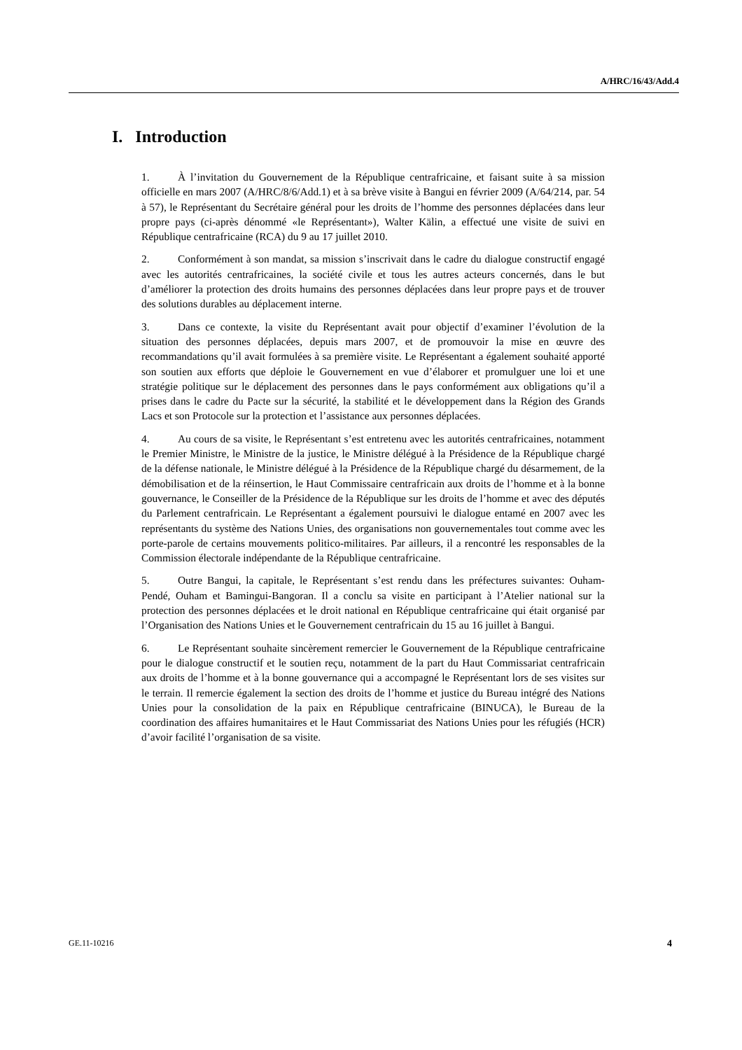A/HRC/16/43/Add.4
I. Introduction
1. À l’invitation du Gouvernement de la République centrafricaine, et faisant suite à sa mission officielle en mars 2007 (A/HRC/8/6/Add.1) et à sa brève visite à Bangui en février 2009 (A/64/214, par. 54 à 57), le Représentant du Secrétaire général pour les droits de l’homme des personnes déplacées dans leur propre pays (ci-après dénommé «le Représentant»), Walter Kälin, a effectué une visite de suivi en République centrafricaine (RCA) du 9 au 17 juillet 2010.
2. Conformément à son mandat, sa mission s’inscrivait dans le cadre du dialogue constructif engagé avec les autorités centrafricaines, la société civile et tous les autres acteurs concernés, dans le but d’améliorer la protection des droits humains des personnes déplacées dans leur propre pays et de trouver des solutions durables au déplacement interne.
3. Dans ce contexte, la visite du Représentant avait pour objectif d’examiner l’évolution de la situation des personnes déplacées, depuis mars 2007, et de promouvoir la mise en œuvre des recommandations qu’il avait formulées à sa première visite. Le Représentant a également souhaité apporté son soutien aux efforts que déploie le Gouvernement en vue d’élaborer et promulguer une loi et une stratégie politique sur le déplacement des personnes dans le pays conformément aux obligations qu’il a prises dans le cadre du Pacte sur la sécurité, la stabilité et le développement dans la Région des Grands Lacs et son Protocole sur la protection et l’assistance aux personnes déplacées.
4. Au cours de sa visite, le Représentant s’est entretenu avec les autorités centrafricaines, notamment le Premier Ministre, le Ministre de la justice, le Ministre délégué à la Présidence de la République chargé de la défense nationale, le Ministre délégué à la Présidence de la République chargé du désarmement, de la démobilisation et de la réinsertion, le Haut Commissaire centrafricain aux droits de l’homme et à la bonne gouvernance, le Conseiller de la Présidence de la République sur les droits de l’homme et avec des députés du Parlement centrafricain. Le Représentant a également poursuivi le dialogue entamé en 2007 avec les représentants du système des Nations Unies, des organisations non gouvernementales tout comme avec les porte-parole de certains mouvements politico-militaires. Par ailleurs, il a rencontré les responsables de la Commission électorale indépendante de la République centrafricaine.
5. Outre Bangui, la capitale, le Représentant s’est rendu dans les préfectures suivantes: Ouham-Pendé, Ouham et Bamingui-Bangoran. Il a conclu sa visite en participant à l’Atelier national sur la protection des personnes déplacées et le droit national en République centrafricaine qui était organisé par l’Organisation des Nations Unies et le Gouvernement centrafricain du 15 au 16 juillet à Bangui.
6. Le Représentant souhaite sincèrement remercier le Gouvernement de la République centrafricaine pour le dialogue constructif et le soutien reçu, notamment de la part du Haut Commissariat centrafricain aux droits de l’homme et à la bonne gouvernance qui a accompagné le Représentant lors de ses visites sur le terrain. Il remercie également la section des droits de l’homme et justice du Bureau intégré des Nations Unies pour la consolidation de la paix en République centrafricaine (BINUCA), le Bureau de la coordination des affaires humanitaires et le Haut Commissariat des Nations Unies pour les réfugiés (HCR) d’avoir facilité l’organisation de sa visite.
GE.11-10216 4